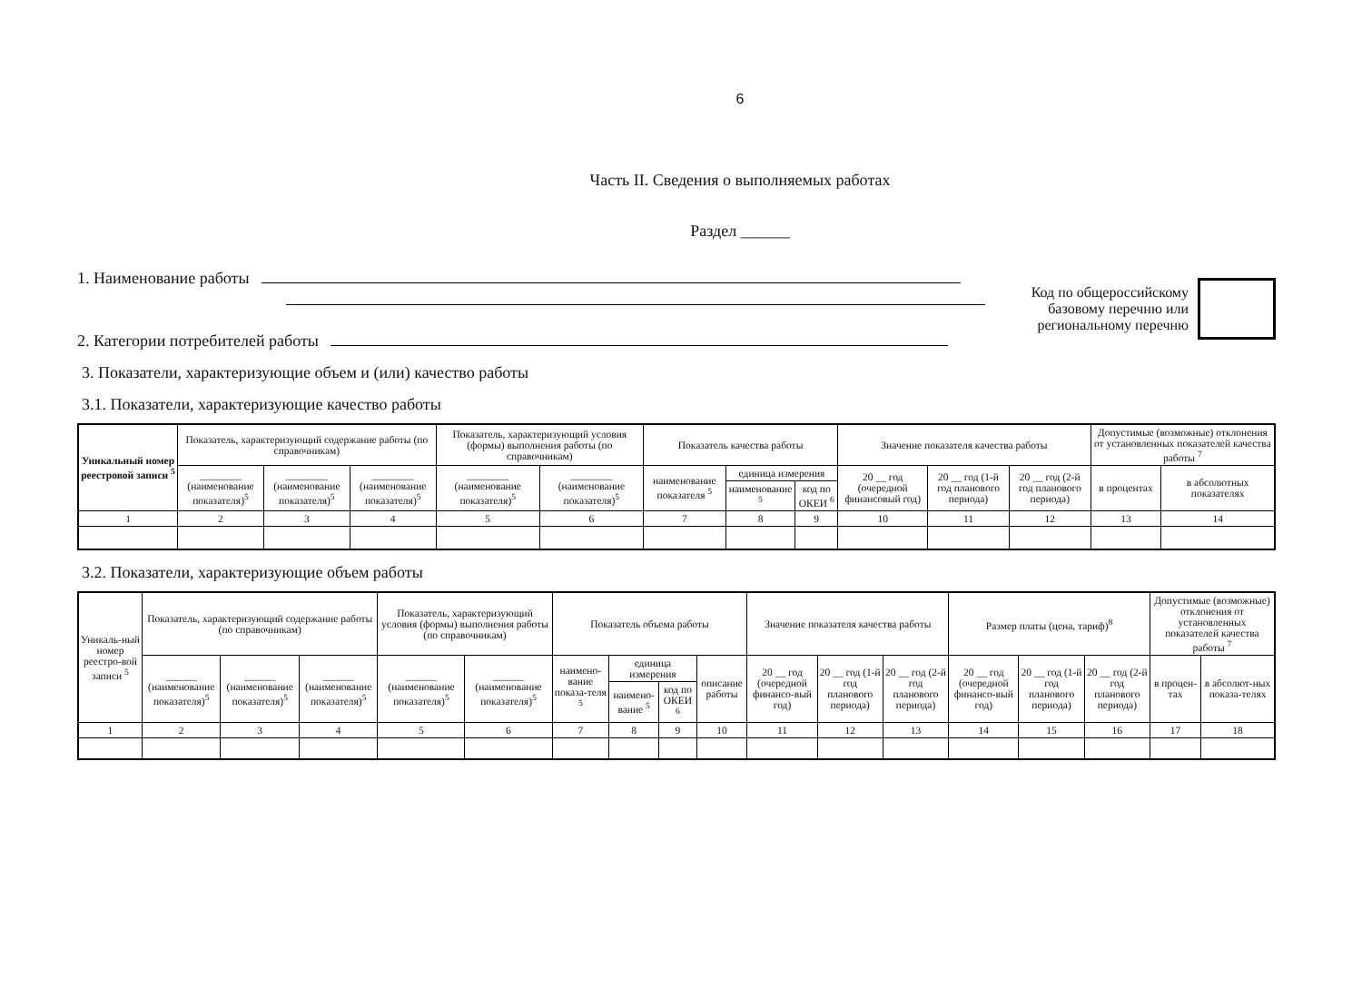6
Часть II. Сведения о выполняемых работах
Раздел ______
1. Наименование работы
2. Категории потребителей работы
Код по общероссийскому
базовому перечню или
региональному перечню
3. Показатели, характеризующие объем и (или) качество работы
3.1. Показатели, характеризующие качество работы
| Уникальный номер реестровой записи <sup>5</sup> | Показатель, характеризующий содержание работы (по справочникам) | | | Показатель, характеризующий условия (формы) выполнения работы (по справочникам) | | Показатель качества работы | | | Значение показателя качества работы | | | Допустимые (возможные) отклонения от установленных показателей качества работы <sup>7</sup> | |
| --- | --- | --- | --- | --- | --- | --- | --- | --- | --- | --- | --- | --- | --- |
| | ________ (наименование показателя)<sup>5</sup> | ________ (наименование показателя)<sup>5</sup> | ________ (наименование показателя)<sup>5</sup> | ________ (наименование показателя)<sup>5</sup> | ________ (наименование показателя)<sup>5</sup> | наименование показателя <sup>5</sup> | единица измерения | | 20 __ год (очередной финансовый год) | 20 __ год (1-й год планового периода) | 20 __ год (2-й год планового периода) | в процентах | в абсолютных показателях |
| | | | | | | | наименование <sup>5</sup> | код по ОКЕИ <sup>6</sup> | | | | | |
| 1 | 2 | 3 | 4 | 5 | 6 | 7 | 8 | 9 | 10 | 11 | 12 | 13 | 14 |
3.2. Показатели, характеризующие объем работы
| Уникаль-ный номер реестро-вой записи <sup>5</sup> | Показатель, характеризующий содержание работы (по справочникам) | | | Показатель, характеризующий условия (формы) выполнения работы (по справочникам) | | Показатель объема работы | | | | Значение показателя качества работы | | | Размер платы (цена, тариф)<sup>8</sup> | | | Допустимые (возможные) отклонения от установленных показателей качества работы <sup>7</sup> | |
| --- | --- | --- | --- | --- | --- | --- | --- | --- | --- | --- | --- | --- | --- | --- | --- | --- | --- |
| | ______ (наименование показателя)<sup>5</sup> | ______ (наименование показателя)<sup>5</sup> | ______ (наименование показателя)<sup>5</sup> | ______ (наименование показателя)<sup>5</sup> | ______ (наименование показателя)<sup>5</sup> | наимено-вание показа-теля <sup>5</sup> | единица измерения | | описание работы | 20 __ год (очередной финансо-вый год) | 20 __ год (1-й год планового периода) | 20 __ год (2-й год планового периода) | 20 __ год (очередной финансо-вый год) | 20 __ год (1-й год планового периода) | 20 __ год (2-й год планового периода) | в процен-тах | в абсолют-ных показа-телях |
| | | | | | | | наимено-вание <sup>5</sup> | код по ОКЕИ <sup>6</sup> | | | | | | | | | |
| 1 | 2 | 3 | 4 | 5 | 6 | 7 | 8 | 9 | 10 | 11 | 12 | 13 | 14 | 15 | 16 | 17 | 18 |